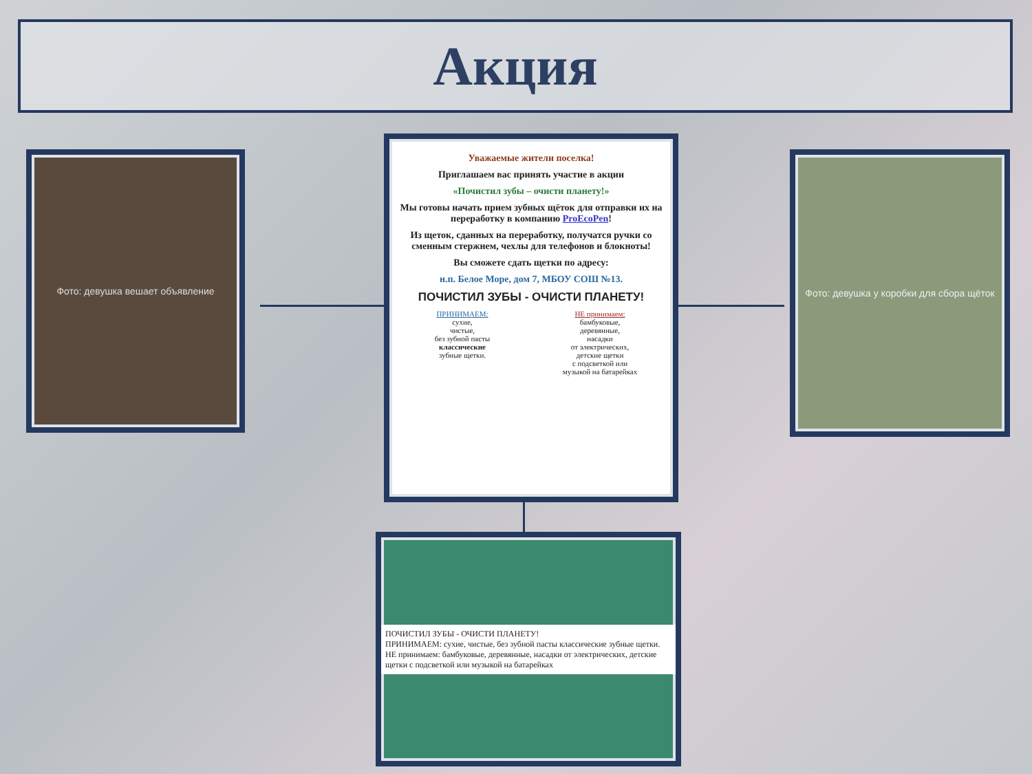Акция
Фото: девушка вешает объявление
Фото: девушка у коробки для сбора щёток
Уважаемые жители поселка!
Приглашаем вас принять участие в акции
«Почистил зубы – очисти планету!»
Мы готовы начать прием зубных щёток для отправки их на переработку в компанию ProEcoPen!
Из щеток, сданных на переработку, получатся ручки со сменным стержнем, чехлы для телефонов и блокноты!
Вы сможете сдать щетки по адресу:
н.п. Белое Море, дом 7, МБОУ СОШ №13.
ПОЧИСТИЛ ЗУБЫ - ОЧИСТИ ПЛАНЕТУ!
ПРИНИМАЕМ:
сухие,
чистые,
без зубной пасты
классические
зубные щетки.
НЕ принимаем:
бамбуковые,
деревянные,
насадки
от электрических,
детские щетки
с подсветкой или
музыкой на батарейках
ПОЧИСТИЛ ЗУБЫ - ОЧИСТИ ПЛАНЕТУ!
ПРИНИМАЕМ: сухие, чистые, без зубной пасты классические зубные щетки.
НЕ принимаем: бамбуковые, деревянные, насадки от электрических, детские щетки с подсветкой или музыкой на батарейках